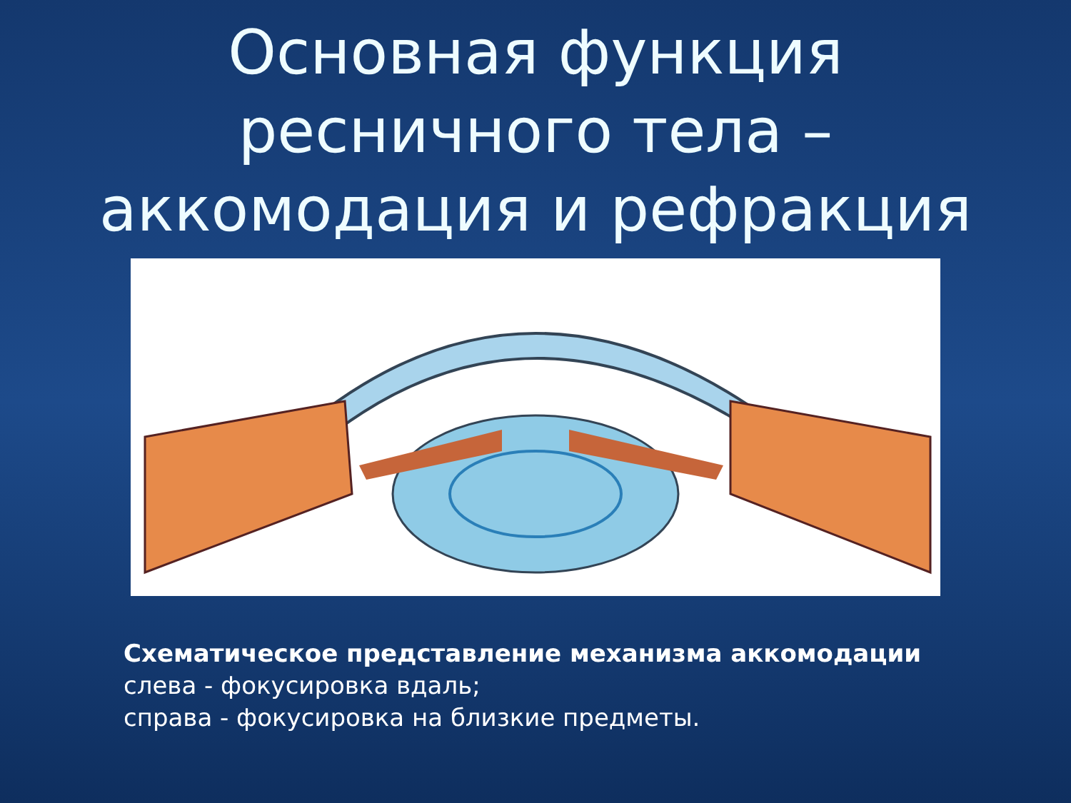Основная функция ресничного тела – аккомодация и рефракция
Схематическое представление механизма аккомодации
слева - фокусировка вдаль;
справа - фокусировка на близкие предметы.